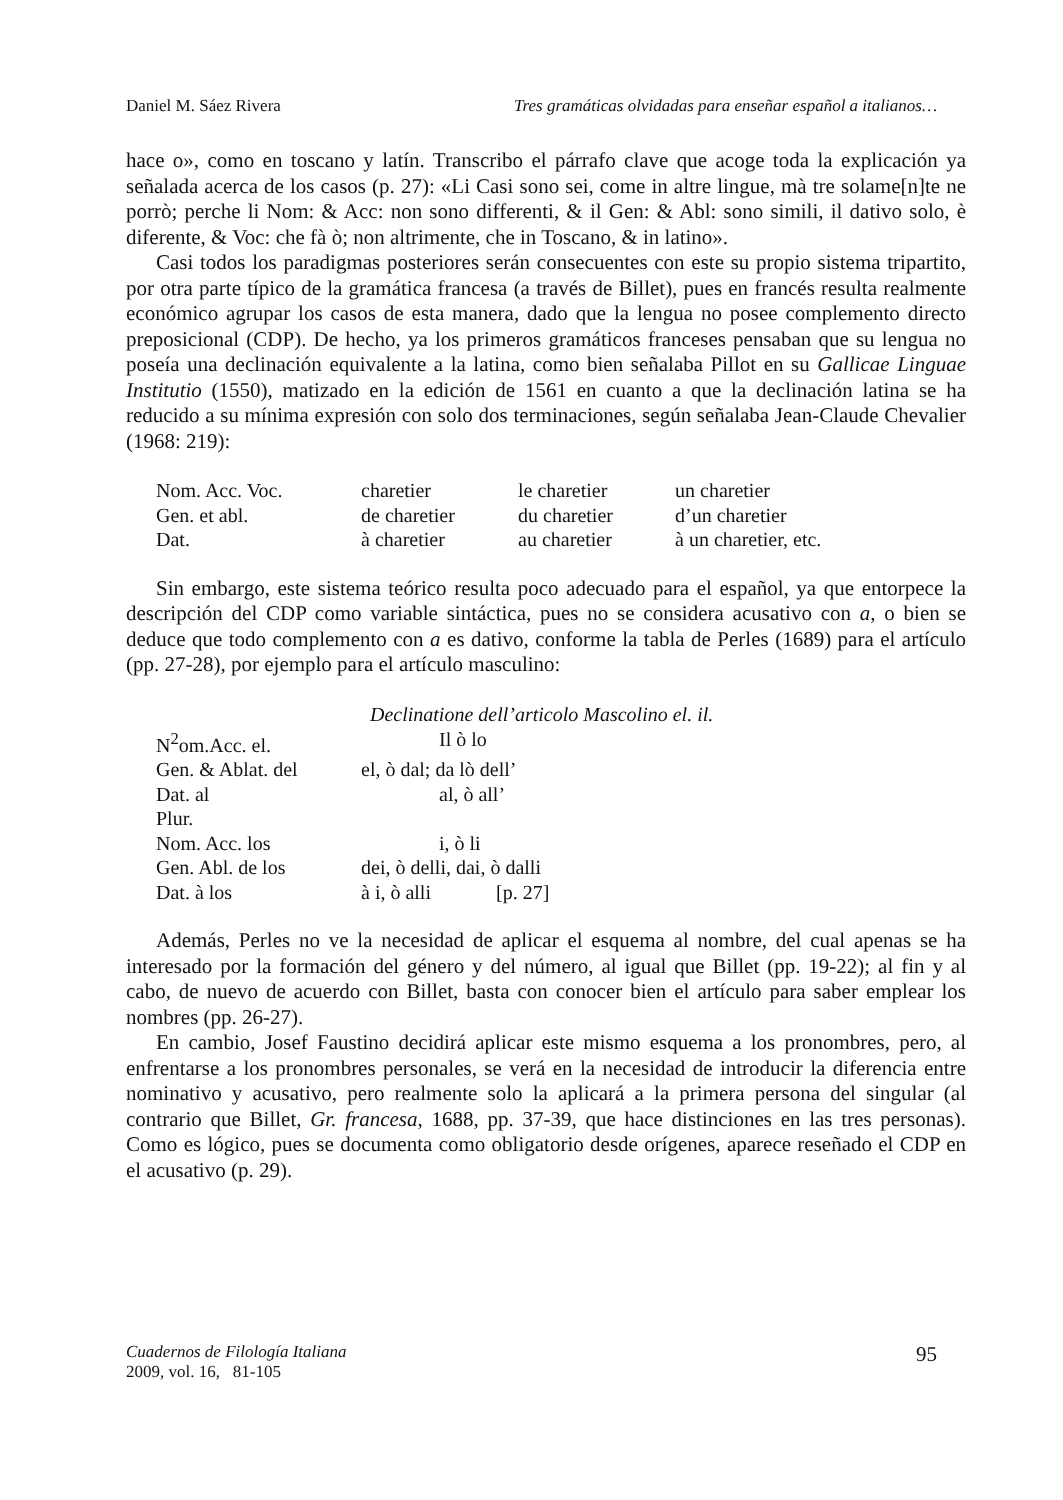Daniel M. Sáez Rivera Tres gramáticas olvidadas para enseñar español a italianos…
hace o», como en toscano y latín. Transcribo el párrafo clave que acoge toda la explicación ya señalada acerca de los casos (p. 27): «Li Casi sono sei, come in altre lingue, mà tre solame[n]te ne porrò; perche li Nom: & Acc: non sono differenti, & il Gen: & Abl: sono simili, il dativo solo, è diferente, & Voc: che fà ò; non altrimente, che in Toscano, & in latino».
Casi todos los paradigmas posteriores serán consecuentes con este su propio sistema tripartito, por otra parte típico de la gramática francesa (a través de Billet), pues en francés resulta realmente económico agrupar los casos de esta manera, dado que la lengua no posee complemento directo preposicional (CDP). De hecho, ya los primeros gramáticos franceses pensaban que su lengua no poseía una declinación equivalente a la latina, como bien señalaba Pillot en su Gallicae Linguae Institutio (1550), matizado en la edición de 1561 en cuanto a que la declinación latina se ha reducido a su mínima expresión con solo dos terminaciones, según señalaba Jean-Claude Chevalier (1968: 219):
| Nom. Acc. Voc. | charetier | le charetier | un charetier |
| Gen. et abl. | de charetier | du charetier | d’un charetier |
| Dat. | à charetier | au charetier | à un charetier, etc. |
Sin embargo, este sistema teórico resulta poco adecuado para el español, ya que entorpece la descripción del CDP como variable sintáctica, pues no se considera acusativo con a, o bien se deduce que todo complemento con a es dativo, conforme la tabla de Perles (1689) para el artículo (pp. 27-28), por ejemplo para el artículo masculino:
Declinatione dell’articolo Mascolino el. il.
| N<sup>2</sup>om.Acc. el. | Il ò lo |
| Gen. & Ablat. del | el, ò dal; da lò dell’ |
| Dat. al | al, ò all’ |
| Plur. | |
| Nom. Acc. los | i, ò li |
| Gen. Abl. de los | dei, ò delli, dai, ò dalli |
| Dat. à los | à i, ò alli [p. 27] |
Además, Perles no ve la necesidad de aplicar el esquema al nombre, del cual apenas se ha interesado por la formación del género y del número, al igual que Billet (pp. 19-22); al fin y al cabo, de nuevo de acuerdo con Billet, basta con conocer bien el artículo para saber emplear los nombres (pp. 26-27).
En cambio, Josef Faustino decidirá aplicar este mismo esquema a los pronombres, pero, al enfrentarse a los pronombres personales, se verá en la necesidad de introducir la diferencia entre nominativo y acusativo, pero realmente solo la aplicará a la primera persona del singular (al contrario que Billet, Gr. francesa, 1688, pp. 37-39, que hace distinciones en las tres personas). Como es lógico, pues se documenta como obligatorio desde orígenes, aparece reseñado el CDP en el acusativo (p. 29).
Cuadernos de Filología Italiana
2009, vol. 16, 81-105
95